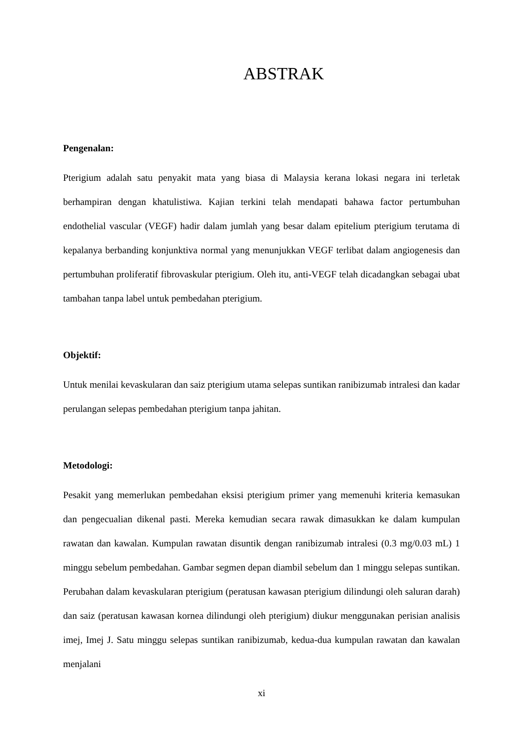ABSTRAK
Pengenalan:
Pterigium adalah satu penyakit mata yang biasa di Malaysia kerana lokasi negara ini terletak berhampiran dengan khatulistiwa. Kajian terkini telah mendapati bahawa factor pertumbuhan endothelial vascular (VEGF) hadir dalam jumlah yang besar dalam epitelium pterigium terutama di kepalanya berbanding konjunktiva normal yang menunjukkan VEGF terlibat dalam angiogenesis dan pertumbuhan proliferatif fibrovaskular pterigium. Oleh itu, anti-VEGF telah dicadangkan sebagai ubat tambahan tanpa label untuk pembedahan pterigium.
Objektif:
Untuk menilai kevaskularan dan saiz pterigium utama selepas suntikan ranibizumab intralesi dan kadar perulangan selepas pembedahan pterigium tanpa jahitan.
Metodologi:
Pesakit yang memerlukan pembedahan eksisi pterigium primer yang memenuhi kriteria kemasukan dan pengecualian dikenal pasti. Mereka kemudian secara rawak dimasukkan ke dalam kumpulan rawatan dan kawalan. Kumpulan rawatan disuntik dengan ranibizumab intralesi (0.3 mg/0.03 mL) 1 minggu sebelum pembedahan. Gambar segmen depan diambil sebelum dan 1 minggu selepas suntikan. Perubahan dalam kevaskularan pterigium (peratusan kawasan pterigium dilindungi oleh saluran darah) dan saiz (peratusan kawasan kornea dilindungi oleh pterigium) diukur menggunakan perisian analisis imej, Imej J. Satu minggu selepas suntikan ranibizumab, kedua-dua kumpulan rawatan dan kawalan menjalani
xi